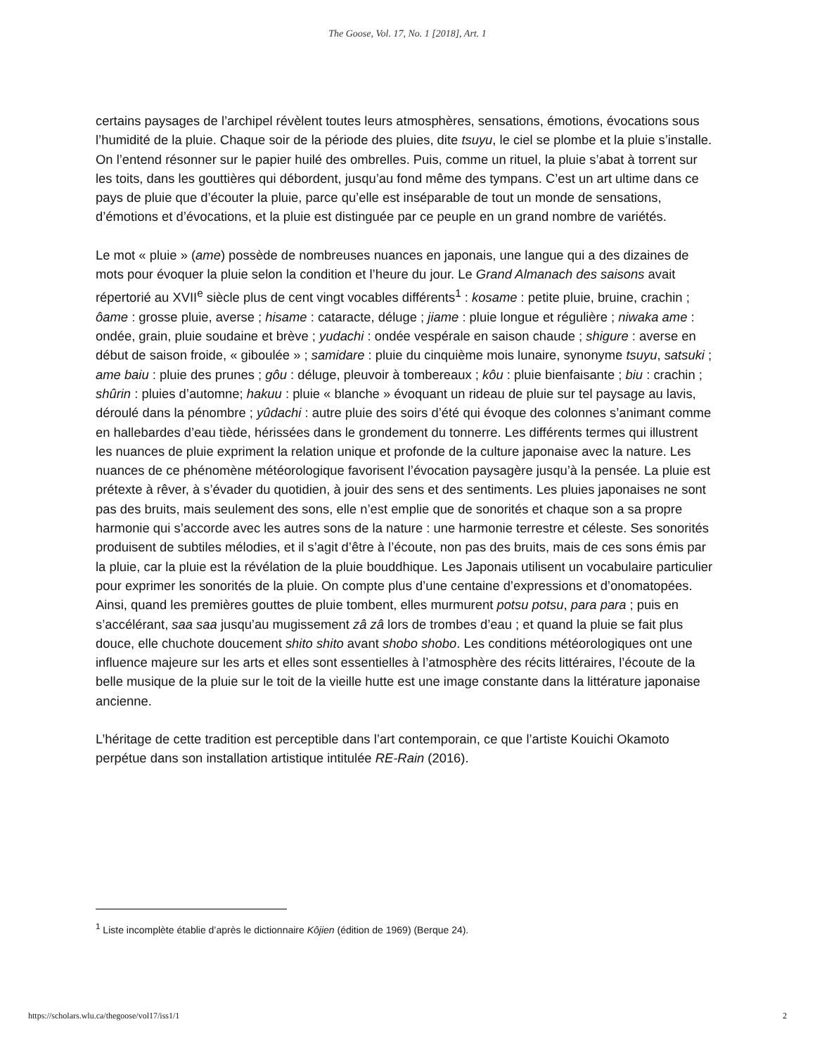The Goose, Vol. 17, No. 1 [2018], Art. 1
certains paysages de l’archipel révèlent toutes leurs atmosphères, sensations, émotions, évocations sous l’humidité de la pluie. Chaque soir de la période des pluies, dite tsuyu, le ciel se plombe et la pluie s’installe. On l’entend résonner sur le papier huilé des ombrelles. Puis, comme un rituel, la pluie s’abat à torrent sur les toits, dans les gouttières qui débordent, jusqu’au fond même des tympans. C’est un art ultime dans ce pays de pluie que d’écouter la pluie, parce qu’elle est inséparable de tout un monde de sensations, d’émotions et d’évocations, et la pluie est distinguée par ce peuple en un grand nombre de variétés.
Le mot « pluie » (ame) possède de nombreuses nuances en japonais, une langue qui a des dizaines de mots pour évoquer la pluie selon la condition et l’heure du jour. Le Grand Almanach des saisons avait répertorié au XVII<sup>e</sup> siècle plus de cent vingt vocables différents<sup>1</sup> : kosame : petite pluie, bruine, crachin ; ôame : grosse pluie, averse ; hisame : cataracte, déluge ; jiame : pluie longue et régulière ; niwaka ame : ondée, grain, pluie soudaine et brève ; yudachi : ondée vespérale en saison chaude ; shigure : averse en début de saison froide, « giboulée » ; samidare : pluie du cinquième mois lunaire, synonyme tsuyu, satsuki ; ame baiu : pluie des prunes ; gôu : déluge, pleuvoir à tombereaux ; kôu : pluie bienfaisante ; biu : crachin ; shûrin : pluies d’automne; hakuu : pluie « blanche » évoquant un rideau de pluie sur tel paysage au lavis, déroulé dans la pénombre ; yûdachi : autre pluie des soirs d’été qui évoque des colonnes s’animant comme en hallebardes d’eau tiède, hérissées dans le grondement du tonnerre. Les différents termes qui illustrent les nuances de pluie expriment la relation unique et profonde de la culture japonaise avec la nature. Les nuances de ce phénomène météorologique favorisent l’évocation paysagère jusqu’à la pensée. La pluie est prétexte à rêver, à s’évader du quotidien, à jouir des sens et des sentiments. Les pluies japonaises ne sont pas des bruits, mais seulement des sons, elle n’est emplie que de sonorités et chaque son a sa propre harmonie qui s’accorde avec les autres sons de la nature : une harmonie terrestre et céleste. Ses sonorités produisent de subtiles mélodies, et il s’agit d’être à l’écoute, non pas des bruits, mais de ces sons émis par la pluie, car la pluie est la révélation de la pluie bouddhique. Les Japonais utilisent un vocabulaire particulier pour exprimer les sonorités de la pluie. On compte plus d’une centaine d’expressions et d’onomatopées. Ainsi, quand les premières gouttes de pluie tombent, elles murmurent potsu potsu, para para ; puis en s’accélérant, saa saa jusqu’au mugissement zâ zâ lors de trombes d’eau ; et quand la pluie se fait plus douce, elle chuchote doucement shito shito avant shobo shobo. Les conditions météorologiques ont une influence majeure sur les arts et elles sont essentielles à l’atmosphère des récits littéraires, l’écoute de la belle musique de la pluie sur le toit de la vieille hutte est une image constante dans la littérature japonaise ancienne.
L’héritage de cette tradition est perceptible dans l’art contemporain, ce que l’artiste Kouichi Okamoto perpétue dans son installation artistique intitulée RE-Rain (2016).
<sup>1</sup> Liste incomplète établie d’après le dictionnaire Kôjien (édition de 1969) (Berque 24).
https://scholars.wlu.ca/thegoose/vol17/iss1/1 2